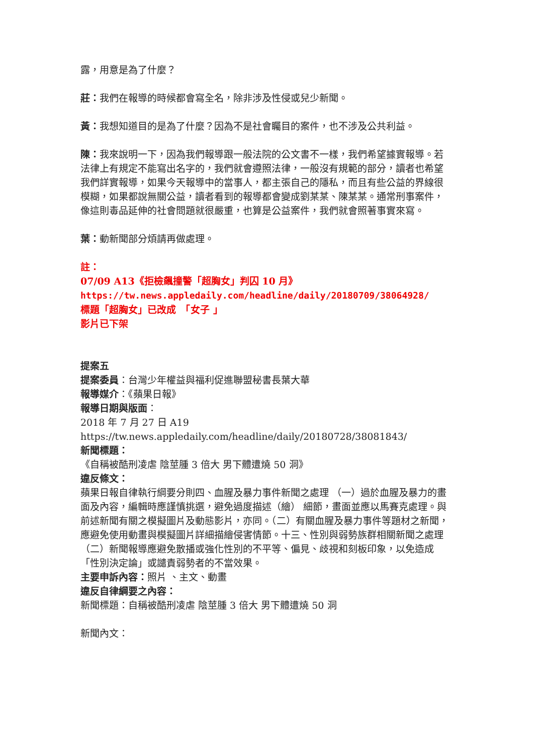露，用意是為了什麼？
莊：我們在報導的時候都會寫全名，除非涉及性侵或兒少新聞。
黃：我想知道目的是為了什麼？因為不是社會矚目的案件，也不涉及公共利益。
陳：我來說明一下，因為我們報導跟一般法院的公文書不一樣，我們希望據實報導。若法律上有規定不能寫出名字的，我們就會遵照法律，一般沒有規範的部分，讀者也希望我們詳實報導，如果今天報導中的當事人，都主張自己的隱私，而且有些公益的界線很模糊，如果都說無關公益，讀者看到的報導都會變成劉某某、陳某某。通常刑事案件，像這則毒品延伸的社會問題就很嚴重，也算是公益案件，我們就會照著事實來寫。
葉：動新聞部分煩請再做處理。
註：
07/09 A13《拒檢飆撞警「超胸女」判囚 10 月》
https://tw.news.appledaily.com/headline/daily/20180709/38064928/
標題「超胸女」已改成　「女子 」
影片已下架
提案五
提案委員：台灣少年權益與福利促進聯盟秘書長葉大華
報導媒介：《蘋果日報》
報導日期與版面：
2018 年 7 月 27 日 A19
https://tw.news.appledaily.com/headline/daily/20180728/38081843/
新聞標題：
《自稱被酷刑凌虐 陰莖腫 3 倍大 男下體遭燒 50 洞》
違反條文：
蘋果日報自律執行綱要分則四、血腥及暴力事件新聞之處理 （一）過於血腥及暴力的畫面及內容，編輯時應謹慎挑選，避免過度描述（繪） 細節，畫面並應以馬賽克處理。與前述新聞有關之模擬圖片及動態影片，亦同。（二）有關血腥及暴力事件等題材之新聞，應避免使用動畫與模擬圖片詳細描繪侵害情節。十三、性別與弱勢族群相關新聞之處理（二）新聞報導應避免散播或強化性別的不平等、偏見、歧視和刻板印象，以免造成「性別決定論」或譴責弱勢者的不當效果。
主要申訴內容：照片 、主文、動畫
違反自律綱要之內容：
新聞標題：自稱被酷刑凌虐 陰莖腫 3 倍大 男下體遭燒 50 洞
新聞內文：